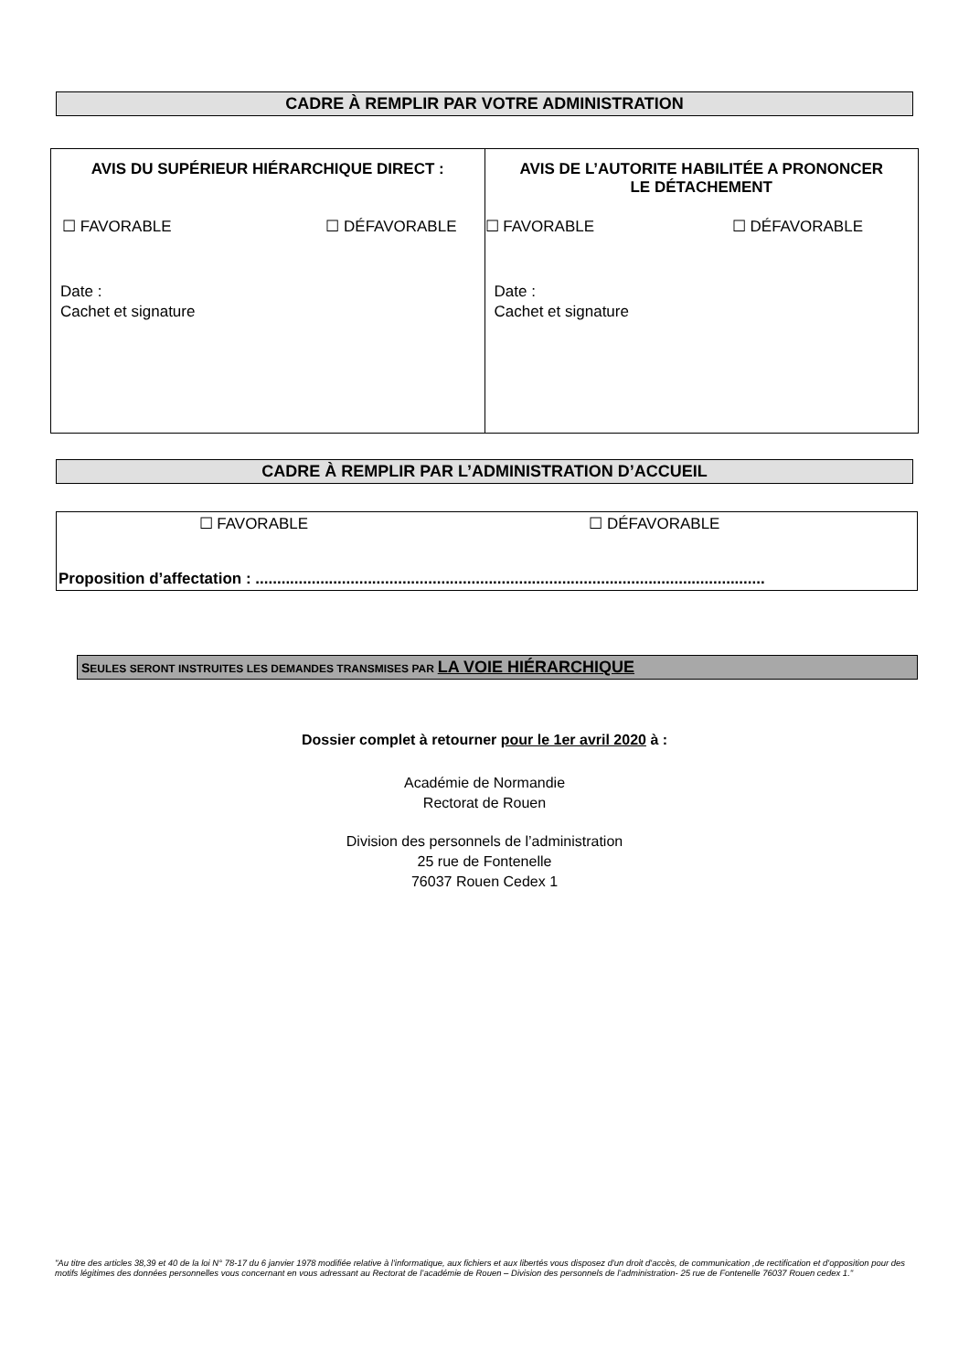CADRE À REMPLIR PAR VOTRE ADMINISTRATION
| AVIS DU SUPÉRIEUR HIÉRARCHIQUE DIRECT : ☐ FAVORABLE ☐ DÉFAVORABLE Date : Cachet et signature | AVIS DE L’AUTORITE HABILITÉE A PRONONCER LE DÉTACHEMENT ☐ FAVORABLE ☐ DÉFAVORABLE Date : Cachet et signature |
CADRE À REMPLIR PAR L’ADMINISTRATION D’ACCUEIL
☐ FAVORABLE ☐ DÉFAVORABLE
Proposition d’affectation : ......................................................................................................................
SEULES SERONT INSTRUITES LES DEMANDES TRANSMISES PAR LA VOIE HIÉRARCHIQUE
Dossier complet à retourner pour le 1er avril 2020 à :
Académie de Normandie
Rectorat de Rouen
Division des personnels de l’administration
25 rue de Fontenelle
76037 Rouen Cedex 1
"Au titre des articles 38,39 et 40 de la loi N° 78-17 du 6 janvier 1978 modifiée relative à l'informatique, aux fichiers et aux libertés vous disposez d'un droit d'accès, de communication ,de rectification et d'opposition pour des motifs légitimes des données personnelles vous concernant en vous adressant au Rectorat de l’académie de Rouen – Division des personnels de l’administration- 25 rue de Fontenelle 76037 Rouen cedex 1."